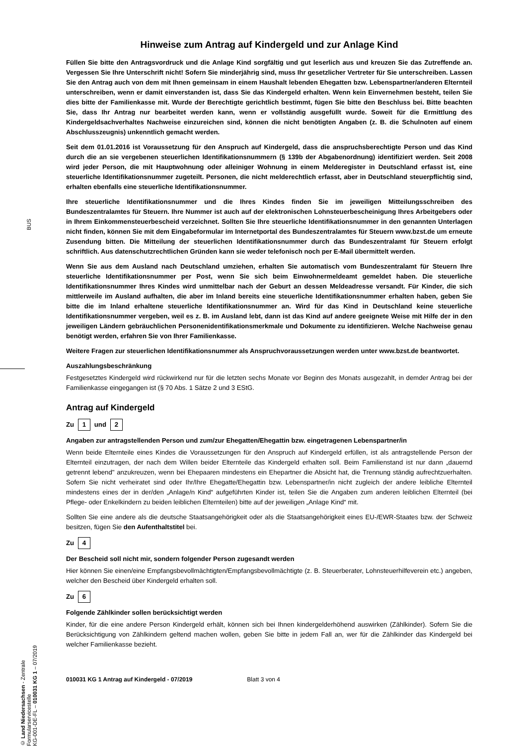BUS
© Land Niedersachsen - Zentrale Formularservicestelle
KG-001-DE-FL – 010031 KG 1 – 07/2019
Hinweise zum Antrag auf Kindergeld und zur Anlage Kind
Füllen Sie bitte den Antragsvordruck und die Anlage Kind sorgfältig und gut leserlich aus und kreuzen Sie das Zutreffende an. Vergessen Sie Ihre Unterschrift nicht! Sofern Sie minderjährig sind, muss Ihr gesetzlicher Vertreter für Sie unterschreiben. Lassen Sie den Antrag auch von dem mit Ihnen gemeinsam in einem Haushalt lebenden Ehegatten bzw. Lebenspartner/anderen Elternteil unterschreiben, wenn er damit einverstanden ist, dass Sie das Kindergeld erhalten. Wenn kein Einvernehmen besteht, teilen Sie dies bitte der Familienkasse mit. Wurde der Berechtigte gerichtlich bestimmt, fügen Sie bitte den Beschluss bei. Bitte beachten Sie, dass Ihr Antrag nur bearbeitet werden kann, wenn er vollständig ausgefüllt wurde. Soweit für die Ermittlung des Kindergeldsachverhaltes Nachweise einzureichen sind, können die nicht benötigten Angaben (z. B. die Schulnoten auf einem Abschlusszeugnis) unkenntlich gemacht werden.
Seit dem 01.01.2016 ist Voraussetzung für den Anspruch auf Kindergeld, dass die anspruchsberechtigte Person und das Kind durch die an sie vergebenen steuerlichen Identifikationsnummern (§ 139b der Abgabenordnung) identifiziert werden. Seit 2008 wird jeder Person, die mit Hauptwohnung oder alleiniger Wohnung in einem Melderegister in Deutschland erfasst ist, eine steuerliche Identifikationsnummer zugeteilt. Personen, die nicht melderechtlich erfasst, aber in Deutschland steuerpflichtig sind, erhalten ebenfalls eine steuerliche Identifikationsnummer.
Ihre steuerliche Identifikationsnummer und die Ihres Kindes finden Sie im jeweiligen Mitteilungsschreiben des Bundeszentralamtes für Steuern. Ihre Nummer ist auch auf der elektronischen Lohnsteuerbescheinigung Ihres Arbeitgebers oder in Ihrem Einkommensteuerbescheid verzeichnet. Sollten Sie Ihre steuerliche Identifikationsnummer in den genannten Unterlagen nicht finden, können Sie mit dem Eingabeformular im Internetportal des Bundeszentralamtes für Steuern www.bzst.de um erneute Zusendung bitten. Die Mitteilung der steuerlichen Identifikationsnummer durch das Bundeszentralamt für Steuern erfolgt schriftlich. Aus datenschutzrechtlichen Gründen kann sie weder telefonisch noch per E-Mail übermittelt werden.
Wenn Sie aus dem Ausland nach Deutschland umziehen, erhalten Sie automatisch vom Bundeszentralamt für Steuern Ihre steuerliche Identifikationsnummer per Post, wenn Sie sich beim Einwohnermeldeamt gemeldet haben. Die steuerliche Identifikationsnummer Ihres Kindes wird unmittelbar nach der Geburt an dessen Meldeadresse versandt. Für Kinder, die sich mittlerweile im Ausland aufhalten, die aber im Inland bereits eine steuerliche Identifikationsnummer erhalten haben, geben Sie bitte die im Inland erhaltene steuerliche Identifikationsnummer an. Wird für das Kind in Deutschland keine steuerliche Identifikationsnummer vergeben, weil es z. B. im Ausland lebt, dann ist das Kind auf andere geeignete Weise mit Hilfe der in den jeweiligen Ländern gebräuchlichen Personenidentifikationsmerkmale und Dokumente zu identifizieren. Welche Nachweise genau benötigt werden, erfahren Sie von Ihrer Familienkasse.
Weitere Fragen zur steuerlichen Identifikationsnummer als Anspruchvoraussetzungen werden unter www.bzst.de beantwortet.
Auszahlungsbeschränkung
Festgesetztes Kindergeld wird rückwirkend nur für die letzten sechs Monate vor Beginn des Monats ausgezahlt, in demder Antrag bei der Familienkasse eingegangen ist (§ 70 Abs. 1 Sätze 2 und 3 EStG.
Antrag auf Kindergeld
Zu 1 und 2
Angaben zur antragstellenden Person und zum/zur Ehegatten/Ehegattin bzw. eingetragenen Lebenspartner/in
Wenn beide Elternteile eines Kindes die Voraussetzungen für den Anspruch auf Kindergeld erfüllen, ist als antragstellende Person der Elternteil einzutragen, der nach dem Willen beider Elternteile das Kindergeld erhalten soll. Beim Familienstand ist nur dann „dauernd getrennt lebend" anzukreuzen, wenn bei Ehepaaren mindestens ein Ehepartner die Absicht hat, die Trennung ständig aufrechtzuerhalten. Sofern Sie nicht verheiratet sind oder Ihr/Ihre Ehegatte/Ehegattin bzw. Lebenspartner/in nicht zugleich der andere leibliche Elternteil mindestens eines der in der/den „Anlage/n Kind“ aufgeführten Kinder ist, teilen Sie die Angaben zum anderen leiblichen Elternteil (bei Pflege- oder Enkelkindern zu beiden leiblichen Elternteilen) bitte auf der jeweiligen „Anlage Kind“ mit.
Sollten Sie eine andere als die deutsche Staatsangehörigkeit oder als die Staatsangehörigkeit eines EU-/EWR-Staates bzw. der Schweiz besitzen, fügen Sie den Aufenthaltstitel bei.
Zu 4
Der Bescheid soll nicht mir, sondern folgender Person zugesandt werden
Hier können Sie einen/eine Empfangsbevollmächtigten/Empfangsbevollmächtigte (z. B. Steuerberater, Lohnsteuerhilfeverein etc.) angeben, welcher den Bescheid über Kindergeld erhalten soll.
Zu 6
Folgende Zählkinder sollen berücksichtigt werden
Kinder, für die eine andere Person Kindergeld erhält, können sich bei Ihnen kindergelderhöhend auswirken (Zählkinder). Sofern Sie die Berücksichtigung von Zählkindern geltend machen wollen, geben Sie bitte in jedem Fall an, wer für die Zählkinder das Kindergeld bei welcher Familienkasse bezieht.
010031 KG 1 Antrag auf Kindergeld - 07/2019 Blatt 3 von 4